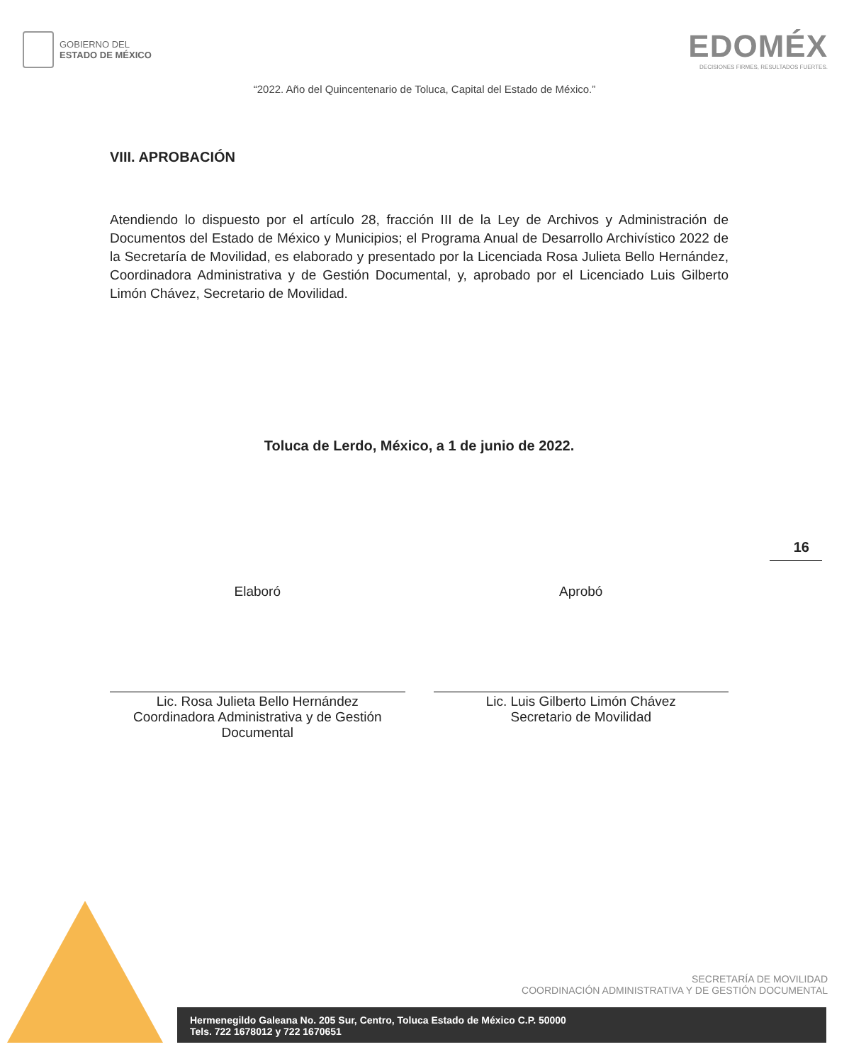GOBIERNO DEL
ESTADO DE MÉXICO
EDOMÉX
DECISIONES FIRMES, RESULTADOS FUERTES.
“2022. Año del Quincentenario de Toluca, Capital del Estado de México.”
VIII. APROBACIÓN
Atendiendo lo dispuesto por el artículo 28, fracción III de la Ley de Archivos y Administración de Documentos del Estado de México y Municipios; el Programa Anual de Desarrollo Archivístico 2022 de la Secretaría de Movilidad, es elaborado y presentado por la Licenciada Rosa Julieta Bello Hernández, Coordinadora Administrativa y de Gestión Documental, y, aprobado por el Licenciado Luis Gilberto Limón Chávez, Secretario de Movilidad.
Toluca de Lerdo, México, a 1 de junio de 2022.
16
Elaboró
Lic. Rosa Julieta Bello Hernández
Coordinadora Administrativa y de Gestión Documental
Aprobó
Lic. Luis Gilberto Limón Chávez
Secretario de Movilidad
SECRETARÍA DE MOVILIDAD
COORDINACIÓN ADMINISTRATIVA Y DE GESTIÓN DOCUMENTAL
Hermenegildo Galeana No. 205 Sur, Centro, Toluca Estado de México C.P. 50000
Tels. 722 1678012 y 722 1670651